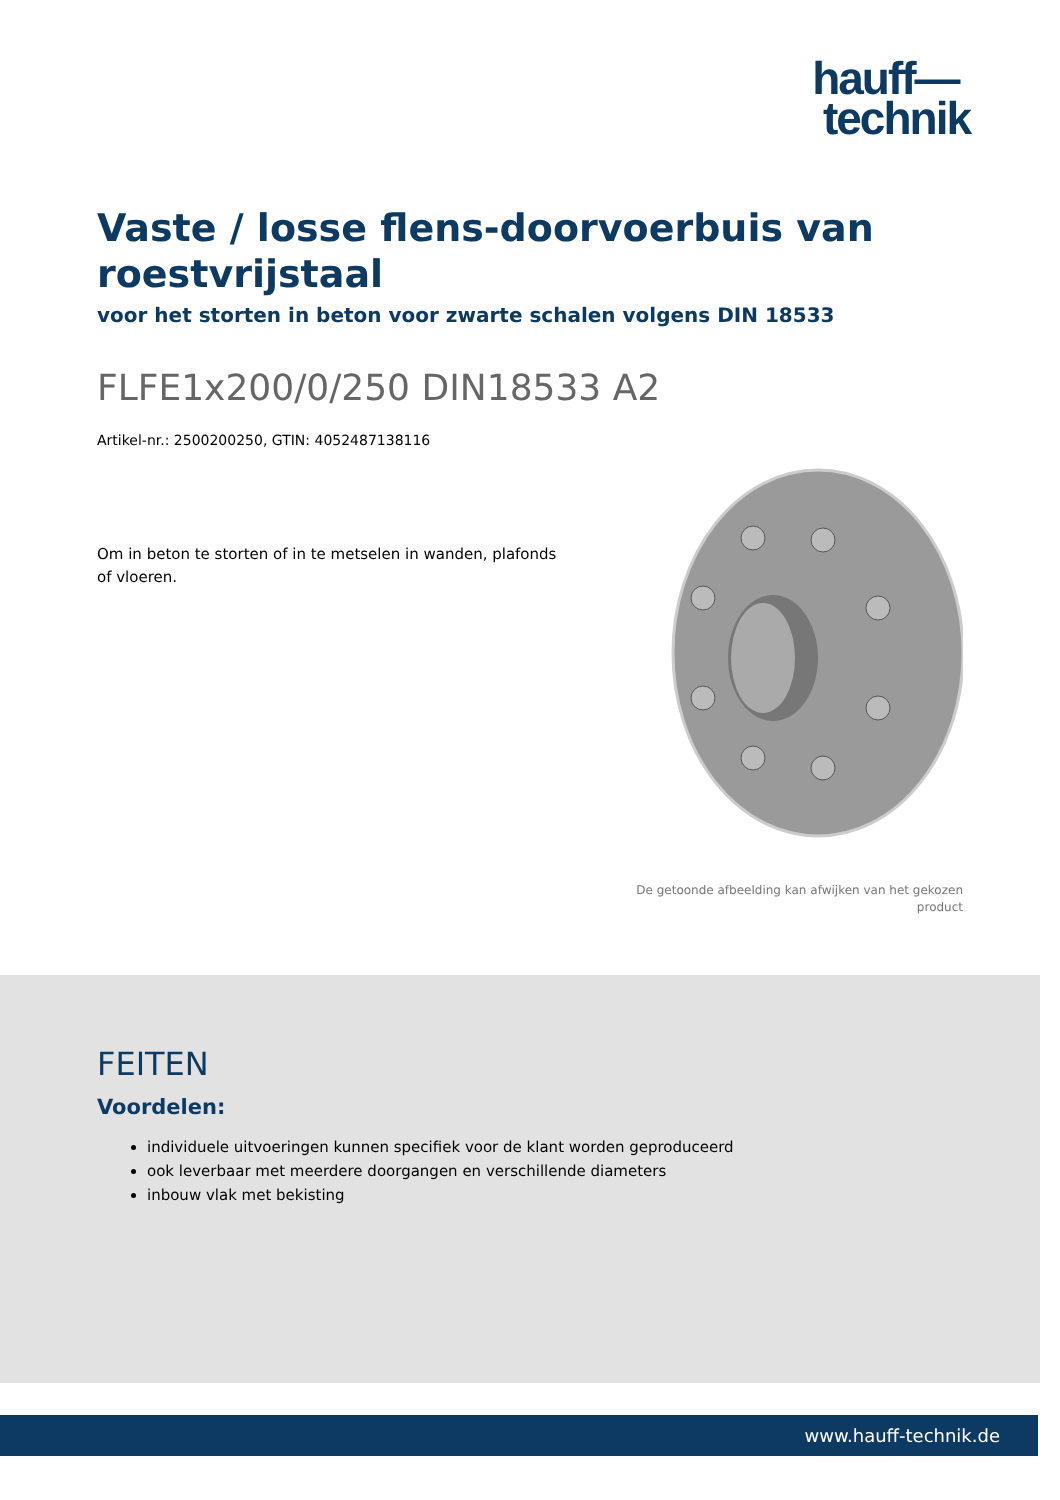hauff—
technik
Vaste / losse flens-doorvoerbuis van roestvrijstaal
voor het storten in beton voor zwarte schalen volgens DIN 18533
FLFE1x200/0/250 DIN18533 A2
Artikel-nr.: 2500200250, GTIN: 4052487138116
Om in beton te storten of in te metselen in wanden, plafonds of vloeren.
De getoonde afbeelding kan afwijken van het gekozen
product
FEITEN
Voordelen:
individuele uitvoeringen kunnen specifiek voor de klant worden geproduceerd
ook leverbaar met meerdere doorgangen en verschillende diameters
inbouw vlak met bekisting
www.hauff-technik.de